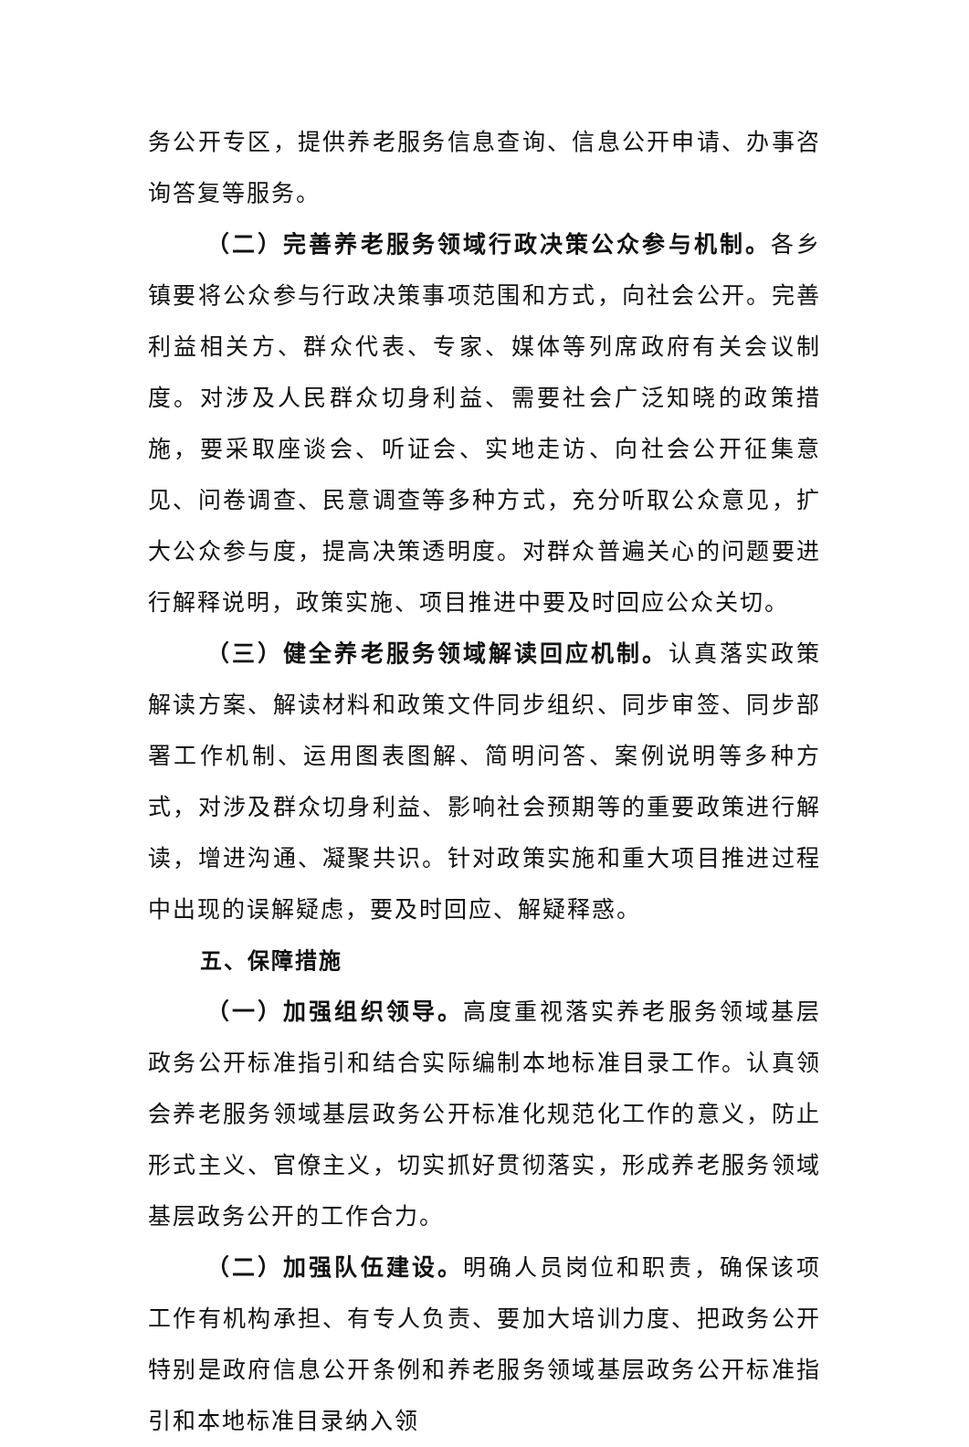务公开专区，提供养老服务信息查询、信息公开申请、办事咨询答复等服务。
（二）完善养老服务领域行政决策公众参与机制。各乡镇要将公众参与行政决策事项范围和方式，向社会公开。完善利益相关方、群众代表、专家、媒体等列席政府有关会议制度。对涉及人民群众切身利益、需要社会广泛知晓的政策措施，要采取座谈会、听证会、实地走访、向社会公开征集意见、问卷调查、民意调查等多种方式，充分听取公众意见，扩大公众参与度，提高决策透明度。对群众普遍关心的问题要进行解释说明，政策实施、项目推进中要及时回应公众关切。
（三）健全养老服务领域解读回应机制。认真落实政策解读方案、解读材料和政策文件同步组织、同步审签、同步部署工作机制、运用图表图解、简明问答、案例说明等多种方式，对涉及群众切身利益、影响社会预期等的重要政策进行解读，增进沟通、凝聚共识。针对政策实施和重大项目推进过程中出现的误解疑虑，要及时回应、解疑释惑。
五、保障措施
（一）加强组织领导。高度重视落实养老服务领域基层政务公开标准指引和结合实际编制本地标准目录工作。认真领会养老服务领域基层政务公开标准化规范化工作的意义，防止形式主义、官僚主义，切实抓好贯彻落实，形成养老服务领域基层政务公开的工作合力。
（二）加强队伍建设。明确人员岗位和职责，确保该项工作有机构承担、有专人负责、要加大培训力度、把政务公开特别是政府信息公开条例和养老服务领域基层政务公开标准指引和本地标准目录纳入领